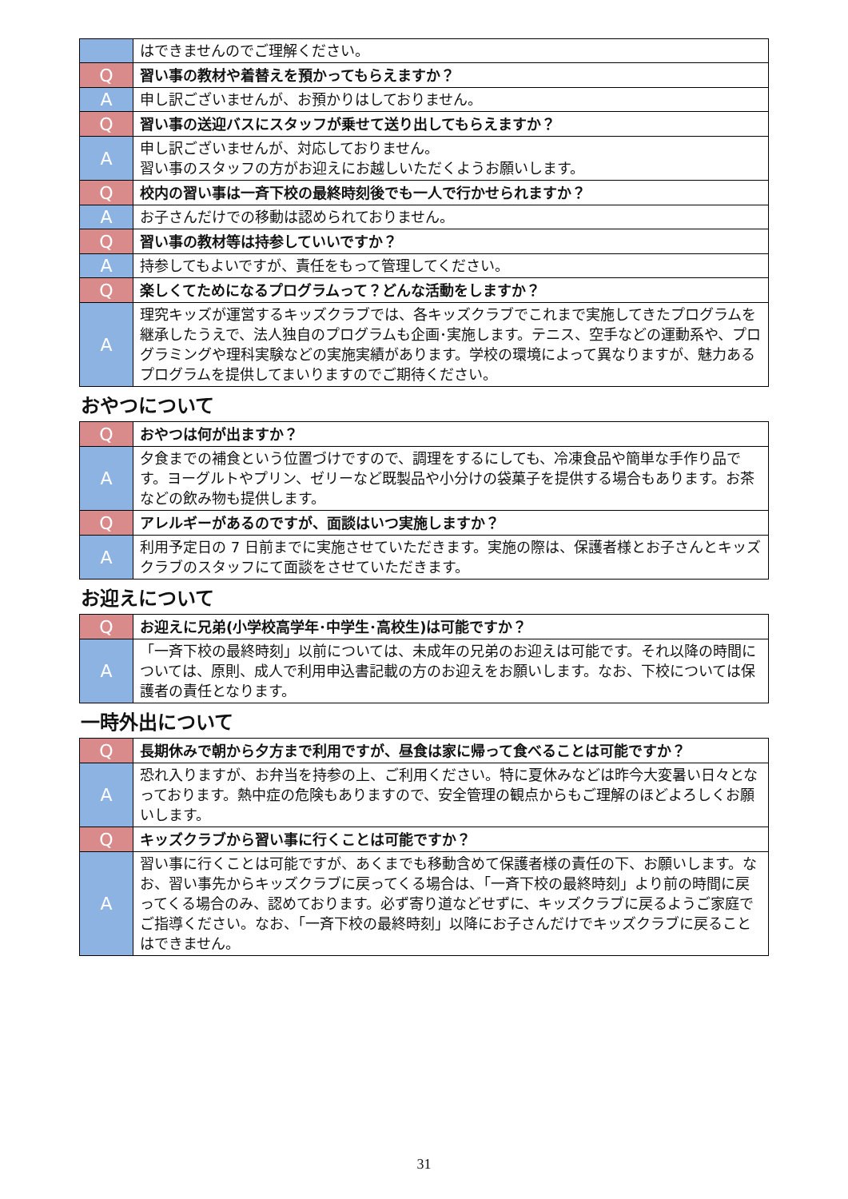| | はできませんのでご理解ください。 |
| Q | 習い事の教材や着替えを預かってもらえますか？ |
| A | 申し訳ございませんが、お預かりはしておりません。 |
| Q | 習い事の送迎バスにスタッフが乗せて送り出してもらえますか？ |
| A | 申し訳ございませんが、対応しておりません。 習い事のスタッフの方がお迎えにお越しいただくようお願いします。 |
| Q | 校内の習い事は一斉下校の最終時刻後でも一人で行かせられますか？ |
| A | お子さんだけでの移動は認められておりません。 |
| Q | 習い事の教材等は持参していいですか？ |
| A | 持参してもよいですが、責任をもって管理してください。 |
| Q | 楽しくてためになるプログラムって？どんな活動をしますか？ |
| A | 理究キッズが運営するキッズクラブでは、各キッズクラブでこれまで実施してきたプログラムを継承したうえで、法人独自のプログラムも企画･実施します。テニス、空手などの運動系や、プログラミングや理科実験などの実施実績があります。学校の環境によって異なりますが、魅力あるプログラムを提供してまいりますのでご期待ください。 |
おやつについて
| Q | おやつは何が出ますか？ |
| A | 夕食までの補食という位置づけですので、調理をするにしても、冷凍食品や簡単な手作り品です。ヨーグルトやプリン、ゼリーなど既製品や小分けの袋菓子を提供する場合もあります。お茶などの飲み物も提供します。 |
| Q | アレルギーがあるのですが、面談はいつ実施しますか？ |
| A | 利用予定日の 7 日前までに実施させていただきます。実施の際は、保護者様とお子さんとキッズクラブのスタッフにて面談をさせていただきます。 |
お迎えについて
| Q | お迎えに兄弟(小学校高学年･中学生･高校生)は可能ですか？ |
| A | 「一斉下校の最終時刻」以前については、未成年の兄弟のお迎えは可能です。それ以降の時間については、原則、成人で利用申込書記載の方のお迎えをお願いします。なお、下校については保護者の責任となります。 |
一時外出について
| Q | 長期休みで朝から夕方まで利用ですが、昼食は家に帰って食べることは可能ですか？ |
| A | 恐れ入りますが、お弁当を持参の上、ご利用ください。特に夏休みなどは昨今大変暑い日々となっております。熱中症の危険もありますので、安全管理の観点からもご理解のほどよろしくお願いします。 |
| Q | キッズクラブから習い事に行くことは可能ですか？ |
| A | 習い事に行くことは可能ですが、あくまでも移動含めて保護者様の責任の下、お願いします。なお、習い事先からキッズクラブに戻ってくる場合は、「一斉下校の最終時刻」より前の時間に戻ってくる場合のみ、認めております。必ず寄り道などせずに、キッズクラブに戻るようご家庭でご指導ください。なお、「一斉下校の最終時刻」以降にお子さんだけでキッズクラブに戻ることはできません。 |
31